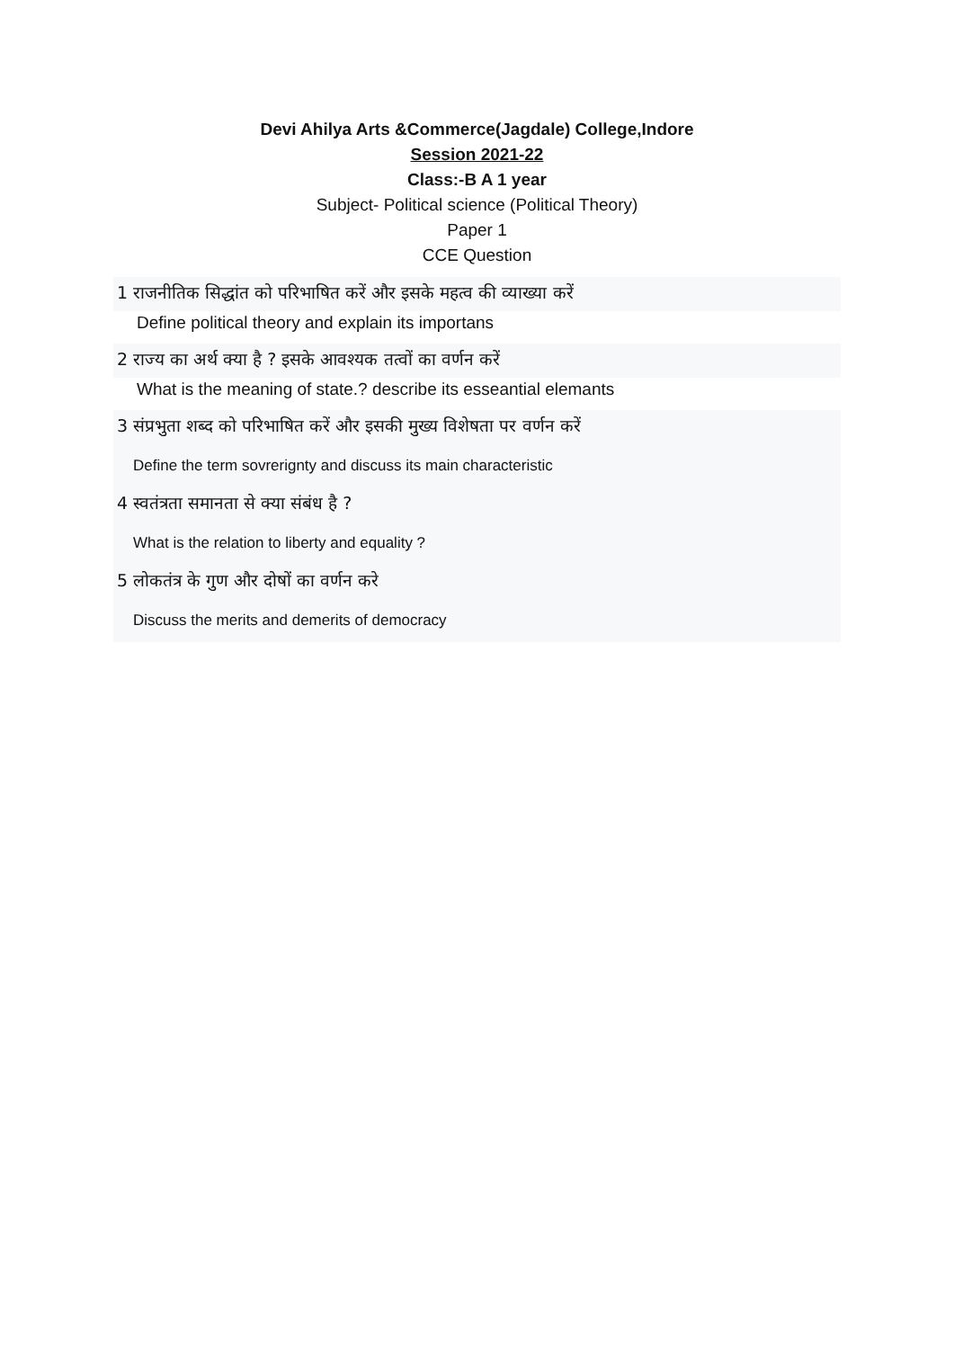Devi Ahilya Arts &Commerce(Jagdale) College,Indore
Session 2021-22
Class:-B A 1 year
Subject- Political science (Political Theory)
Paper 1
CCE Question
1 राजनीतिक सिद्धांत को परिभाषित करें और इसके महत्व की व्याख्या करें
Define political theory and explain its importans
2 राज्य का अर्थ क्या है ? इसके आवश्यक तत्वों का वर्णन करें
What is the meaning of state.? describe its esseantial elemants
3 संप्रभुता शब्द को परिभाषित करें और इसकी मुख्य विशेषता पर वर्णन करें
Define the term sovrerignty and discuss its main characteristic
4 स्वतंत्रता समानता से क्या संबंध है ?
What is the relation to liberty and equality ?
5 लोकतंत्र के गुण और दोषों का वर्णन करे
Discuss the merits and demerits of democracy